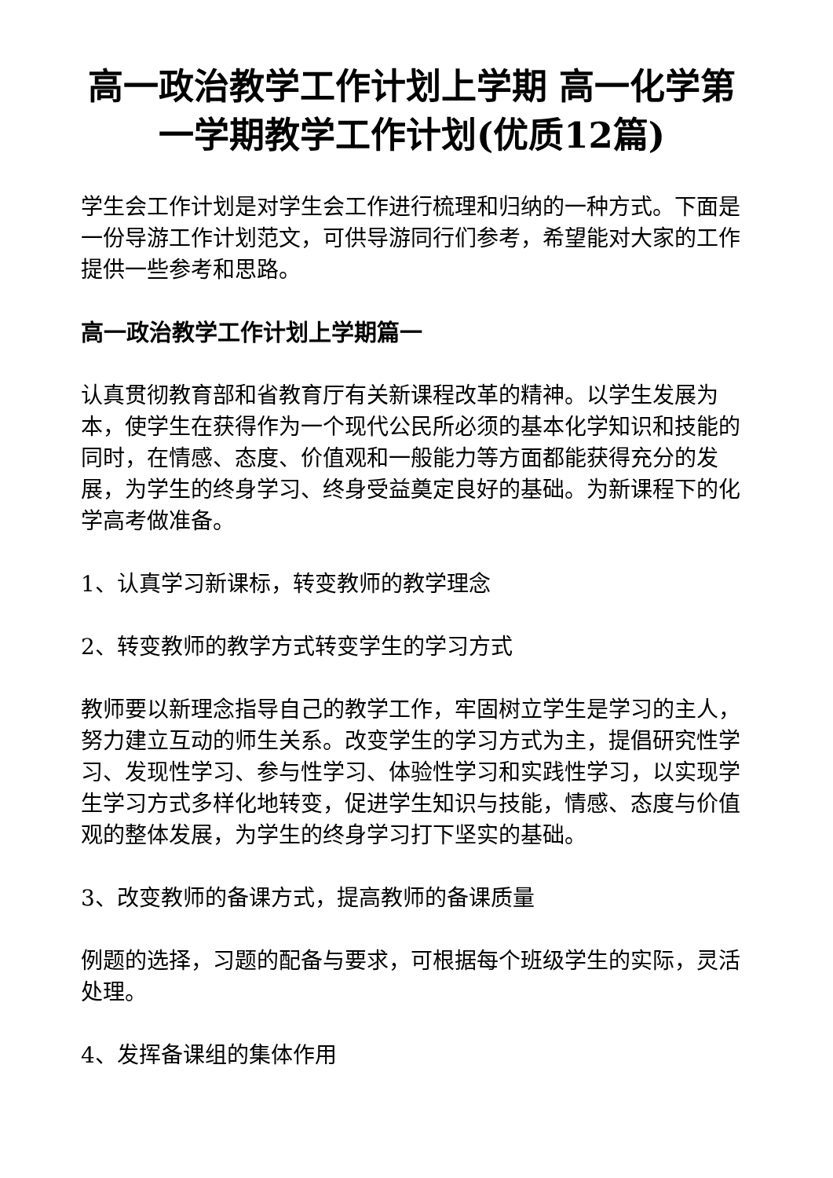高一政治教学工作计划上学期 高一化学第一学期教学工作计划(优质12篇)
学生会工作计划是对学生会工作进行梳理和归纳的一种方式。下面是一份导游工作计划范文，可供导游同行们参考，希望能对大家的工作提供一些参考和思路。
高一政治教学工作计划上学期篇一
认真贯彻教育部和省教育厅有关新课程改革的精神。以学生发展为本，使学生在获得作为一个现代公民所必须的基本化学知识和技能的同时，在情感、态度、价值观和一般能力等方面都能获得充分的发展，为学生的终身学习、终身受益奠定良好的基础。为新课程下的化学高考做准备。
1、认真学习新课标，转变教师的教学理念
2、转变教师的教学方式转变学生的学习方式
教师要以新理念指导自己的教学工作，牢固树立学生是学习的主人，努力建立互动的师生关系。改变学生的学习方式为主，提倡研究性学习、发现性学习、参与性学习、体验性学习和实践性学习，以实现学生学习方式多样化地转变，促进学生知识与技能，情感、态度与价值观的整体发展，为学生的终身学习打下坚实的基础。
3、改变教师的备课方式，提高教师的备课质量
例题的选择，习题的配备与要求，可根据每个班级学生的实际，灵活处理。
4、发挥备课组的集体作用